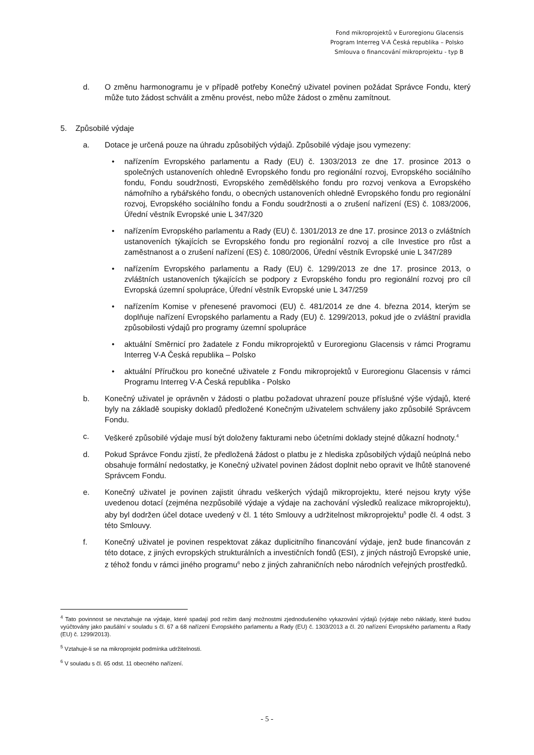Fond mikroprojektů v Euroregionu Glacensis
Program Interreg V-A Česká republika – Polsko
Smlouva o financování mikroprojektu - typ B
d. O změnu harmonogramu je v případě potřeby Konečný uživatel povinen požádat Správce Fondu, který může tuto žádost schválit a změnu provést, nebo může žádost o změnu zamítnout.
5. Způsobilé výdaje
a. Dotace je určená pouze na úhradu způsobilých výdajů. Způsobilé výdaje jsou vymezeny:
• nařízením Evropského parlamentu a Rady (EU) č. 1303/2013 ze dne 17. prosince 2013 o společných ustanoveních ohledně Evropského fondu pro regionální rozvoj, Evropského sociálního fondu, Fondu soudržnosti, Evropského zemědělského fondu pro rozvoj venkova a Evropského námořního a rybářského fondu, o obecných ustanoveních ohledně Evropského fondu pro regionální rozvoj, Evropského sociálního fondu a Fondu soudržnosti a o zrušení nařízení (ES) č. 1083/2006, Úřední věstník Evropské unie L 347/320
• nařízením Evropského parlamentu a Rady (EU) č. 1301/2013 ze dne 17. prosince 2013 o zvláštních ustanoveních týkajících se Evropského fondu pro regionální rozvoj a cíle Investice pro růst a zaměstnanost a o zrušení nařízení (ES) č. 1080/2006, Úřední věstník Evropské unie L 347/289
• nařízením Evropského parlamentu a Rady (EU) č. 1299/2013 ze dne 17. prosince 2013, o zvláštních ustanoveních týkajících se podpory z Evropského fondu pro regionální rozvoj pro cíl Evropská územní spolupráce, Úřední věstník Evropské unie L 347/259
• nařízením Komise v přenesené pravomoci (EU) č. 481/2014 ze dne 4. března 2014, kterým se doplňuje nařízení Evropského parlamentu a Rady (EU) č. 1299/2013, pokud jde o zvláštní pravidla způsobilosti výdajů pro programy územní spolupráce
• aktuální Směrnicí pro žadatele z Fondu mikroprojektů v Euroregionu Glacensis v rámci Programu Interreg V-A Česká republika – Polsko
• aktuální Příručkou pro konečné uživatele z Fondu mikroprojektů v Euroregionu Glacensis v rámci Programu Interreg V-A Česká republika - Polsko
b. Konečný uživatel je oprávněn v žádosti o platbu požadovat uhrazení pouze příslušné výše výdajů, které byly na základě soupisky dokladů předložené Konečným uživatelem schváleny jako způsobilé Správcem Fondu.
c. Veškeré způsobilé výdaje musí být doloženy fakturami nebo účetními doklady stejné důkazní hodnoty.<sup>4</sup>
d. Pokud Správce Fondu zjistí, že předložená žádost o platbu je z hlediska způsobilých výdajů neúplná nebo obsahuje formální nedostatky, je Konečný uživatel povinen žádost doplnit nebo opravit ve lhůtě stanovené Správcem Fondu.
e. Konečný uživatel je povinen zajistit úhradu veškerých výdajů mikroprojektu, které nejsou kryty výše uvedenou dotací (zejména nezpůsobilé výdaje a výdaje na zachování výsledků realizace mikroprojektu), aby byl dodržen účel dotace uvedený v čl. 1 této Smlouvy a udržitelnost mikroprojektu<sup>5</sup> podle čl. 4 odst. 3 této Smlouvy.
f. Konečný uživatel je povinen respektovat zákaz duplicitního financování výdaje, jenž bude financován z této dotace, z jiných evropských strukturálních a investičních fondů (ESI), z jiných nástrojů Evropské unie, z téhož fondu v rámci jiného programu<sup>6</sup> nebo z jiných zahraničních nebo národních veřejných prostředků.
<sup>4</sup> Tato povinnost se nevztahuje na výdaje, které spadají pod režim daný možnostmi zjednodušeného vykazování výdajů (výdaje nebo náklady, které budou vyúčtovány jako paušální v souladu s čl. 67 a 68 nařízení Evropského parlamentu a Rady (EU) č. 1303/2013 a čl. 20 nařízení Evropského parlamentu a Rady (EU) č. 1299/2013).
<sup>5</sup> Vztahuje-li se na mikroprojekt podmínka udržitelnosti.
<sup>6</sup> V souladu s čl. 65 odst. 11 obecného nařízení.
- 5 -